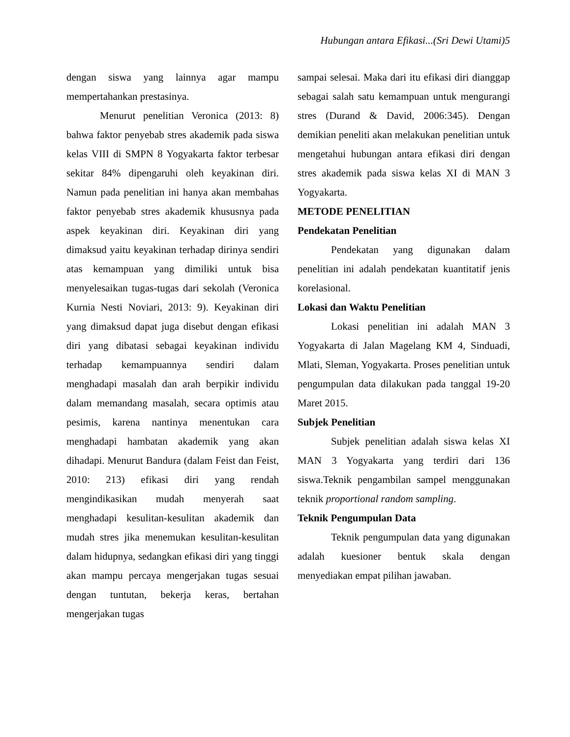Hubungan antara Efikasi...(Sri Dewi Utami)5
dengan siswa yang lainnya agar mampu mempertahankan prestasinya.
Menurut penelitian Veronica (2013: 8) bahwa faktor penyebab stres akademik pada siswa kelas VIII di SMPN 8 Yogyakarta faktor terbesar sekitar 84% dipengaruhi oleh keyakinan diri. Namun pada penelitian ini hanya akan membahas faktor penyebab stres akademik khususnya pada aspek keyakinan diri. Keyakinan diri yang dimaksud yaitu keyakinan terhadap dirinya sendiri atas kemampuan yang dimiliki untuk bisa menyelesaikan tugas-tugas dari sekolah (Veronica Kurnia Nesti Noviari, 2013: 9). Keyakinan diri yang dimaksud dapat juga disebut dengan efikasi diri yang dibatasi sebagai keyakinan individu terhadap kemampuannya sendiri dalam menghadapi masalah dan arah berpikir individu dalam memandang masalah, secara optimis atau pesimis, karena nantinya menentukan cara menghadapi hambatan akademik yang akan dihadapi. Menurut Bandura (dalam Feist dan Feist, 2010: 213) efikasi diri yang rendah mengindikasikan mudah menyerah saat menghadapi kesulitan-kesulitan akademik dan mudah stres jika menemukan kesulitan-kesulitan dalam hidupnya, sedangkan efikasi diri yang tinggi akan mampu percaya mengerjakan tugas sesuai dengan tuntutan, bekerja keras, bertahan mengerjakan tugas
sampai selesai. Maka dari itu efikasi diri dianggap sebagai salah satu kemampuan untuk mengurangi stres (Durand & David, 2006:345). Dengan demikian peneliti akan melakukan penelitian untuk mengetahui hubungan antara efikasi diri dengan stres akademik pada siswa kelas XI di MAN 3 Yogyakarta.
METODE PENELITIAN
Pendekatan Penelitian
Pendekatan yang digunakan dalam penelitian ini adalah pendekatan kuantitatif jenis korelasional.
Lokasi dan Waktu Penelitian
Lokasi penelitian ini adalah MAN 3 Yogyakarta di Jalan Magelang KM 4, Sinduadi, Mlati, Sleman, Yogyakarta. Proses penelitian untuk pengumpulan data dilakukan pada tanggal 19-20 Maret 2015.
Subjek Penelitian
Subjek penelitian adalah siswa kelas XI MAN 3 Yogyakarta yang terdiri dari 136 siswa.Teknik pengambilan sampel menggunakan teknik proportional random sampling.
Teknik Pengumpulan Data
Teknik pengumpulan data yang digunakan adalah kuesioner bentuk skala dengan menyediakan empat pilihan jawaban.